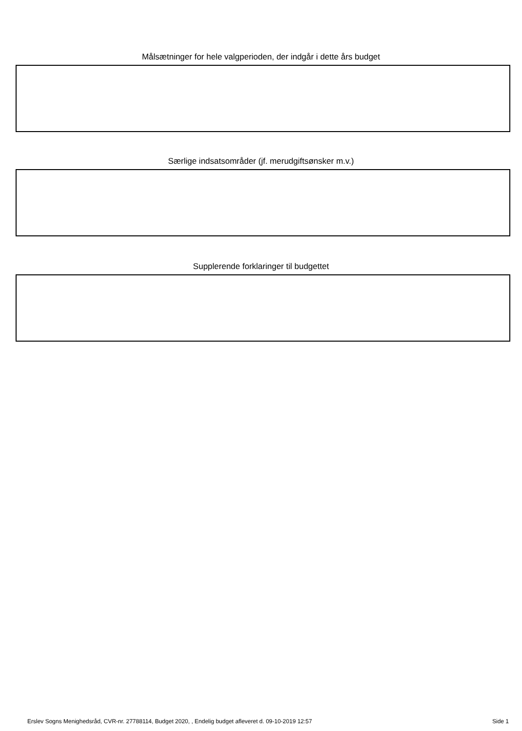Målsætninger for hele valgperioden, der indgår i dette års budget
Særlige indsatsområder (jf. merudgiftsønsker m.v.)
Supplerende forklaringer til budgettet
Erslev Sogns Menighedsråd, CVR-nr. 27788114, Budget 2020, , Endelig budget afleveret d. 09-10-2019 12:57 Side 1